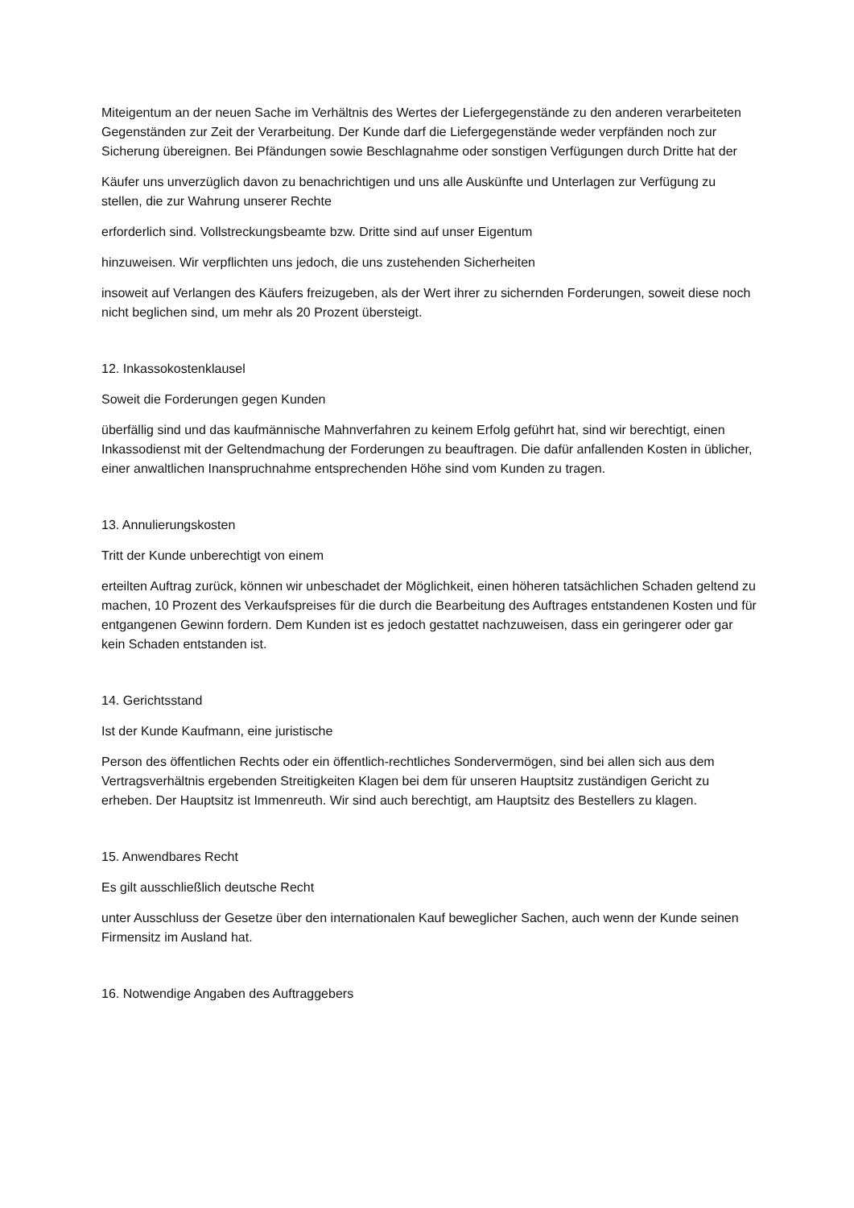Miteigentum an der neuen Sache im Verhältnis des Wertes der Liefergegenstände zu den anderen verarbeiteten Gegenständen zur Zeit der Verarbeitung. Der Kunde darf die Liefergegenstände weder verpfänden noch zur Sicherung übereignen. Bei Pfändungen sowie Beschlagnahme oder sonstigen Verfügungen durch Dritte hat der
Käufer uns unverzüglich davon zu benachrichtigen und uns alle Auskünfte und Unterlagen zur Verfügung zu stellen, die zur Wahrung unserer Rechte
erforderlich sind. Vollstreckungsbeamte bzw. Dritte sind auf unser Eigentum
hinzuweisen. Wir verpflichten uns jedoch, die uns zustehenden Sicherheiten
insoweit auf Verlangen des Käufers freizugeben, als der Wert ihrer zu sichernden Forderungen, soweit diese noch nicht beglichen sind, um mehr als 20 Prozent übersteigt.
12. Inkassokostenklausel
Soweit die Forderungen gegen Kunden
überfällig sind und das kaufmännische Mahnverfahren zu keinem Erfolg geführt hat, sind wir berechtigt, einen Inkassodienst mit der Geltendmachung der Forderungen zu beauftragen. Die dafür anfallenden Kosten in üblicher, einer anwaltlichen Inanspruchnahme entsprechenden Höhe sind vom Kunden zu tragen.
13. Annulierungskosten
Tritt der Kunde unberechtigt von einem
erteilten Auftrag zurück, können wir unbeschadet der Möglichkeit, einen höheren tatsächlichen Schaden geltend zu machen, 10 Prozent des Verkaufspreises für die durch die Bearbeitung des Auftrages entstandenen Kosten und für entgangenen Gewinn fordern. Dem Kunden ist es jedoch gestattet nachzuweisen, dass ein geringerer oder gar kein Schaden entstanden ist.
14. Gerichtsstand
Ist der Kunde Kaufmann, eine juristische
Person des öffentlichen Rechts oder ein öffentlich-rechtliches Sondervermögen, sind bei allen sich aus dem Vertragsverhältnis ergebenden Streitigkeiten Klagen bei dem für unseren Hauptsitz zuständigen Gericht zu erheben. Der Hauptsitz ist Immenreuth. Wir sind auch berechtigt, am Hauptsitz des Bestellers zu klagen.
15. Anwendbares Recht
Es gilt ausschließlich deutsche Recht
unter Ausschluss der Gesetze über den internationalen Kauf beweglicher Sachen, auch wenn der Kunde seinen Firmensitz im Ausland hat.
16. Notwendige Angaben des Auftraggebers